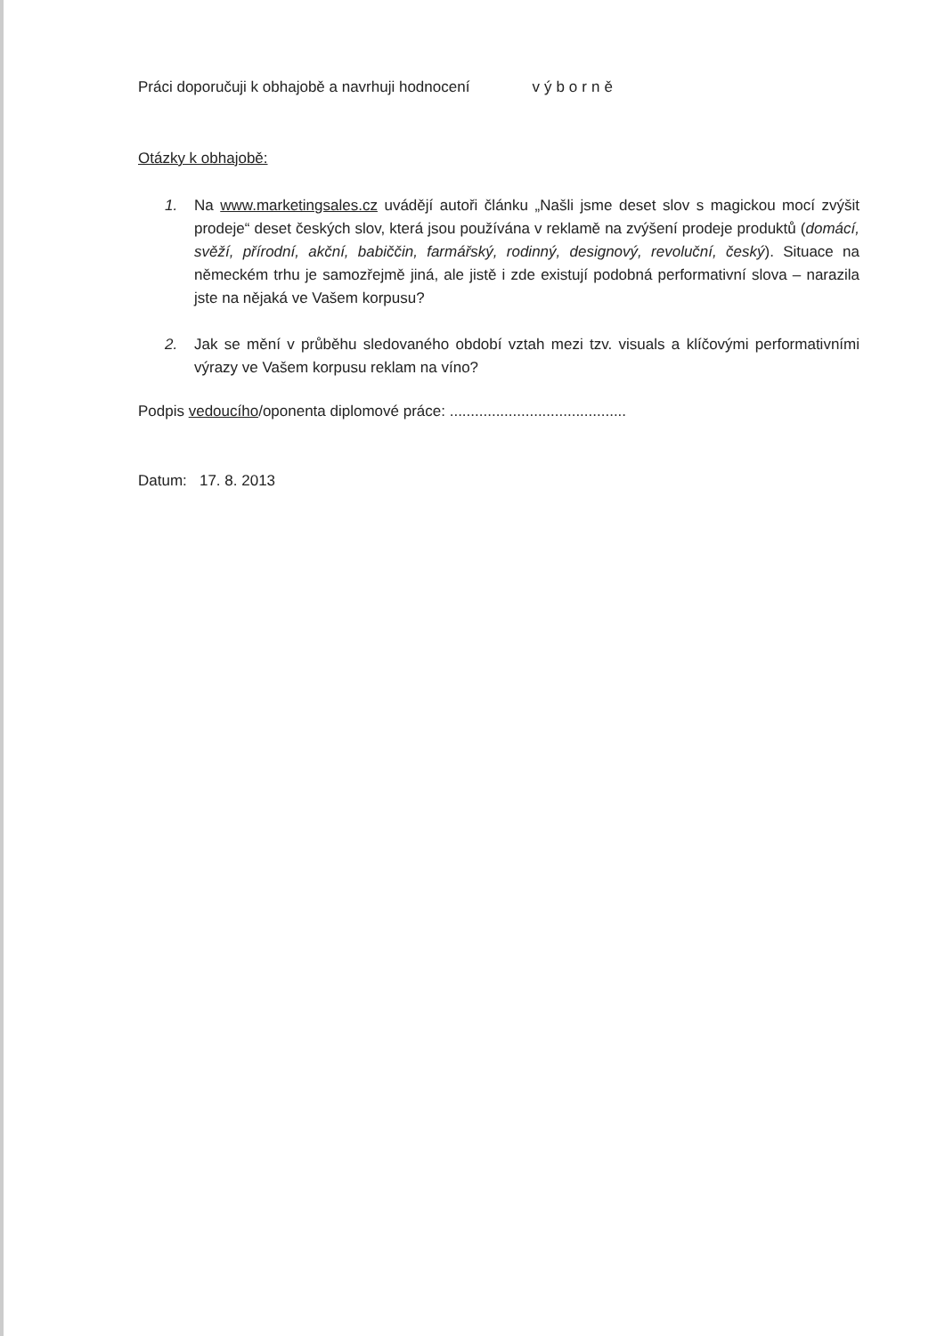Práci doporučuji k obhajobě a navrhuji hodnocení výborně
Otázky k obhajobě:
1. Na www.marketingsales.cz uvádějí autoři článku „Našli jsme deset slov s magickou mocí zvýšit prodeje“ deset českých slov, která jsou používána v reklamě na zvýšení prodeje produktů (domácí, svěží, přírodní, akční, babiččin, farmářský, rodinný, designový, revoluční, český). Situace na německém trhu je samozřejmě jiná, ale jistě i zde existují podobná performativní slova – narazila jste na nějaká ve Vašem korpusu?
2. Jak se mění v průběhu sledovaného období vztah mezi tzv. visuals a klíčovými performativními výrazy ve Vašem korpusu reklam na víno?
Podpis vedoucího/oponenta diplomové práce: ..........................................
Datum: 17. 8. 2013